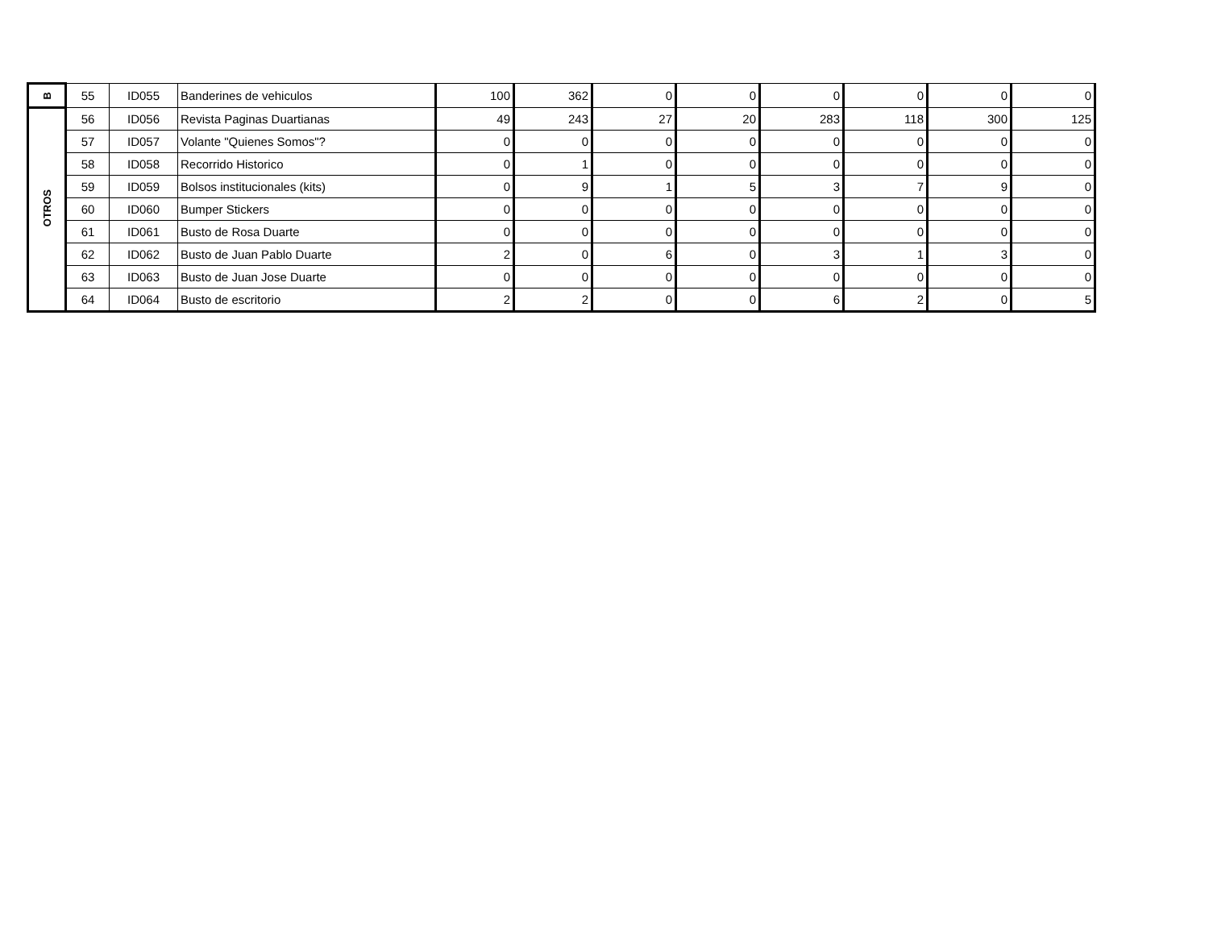| B | 55 | ID055 | Banderines de vehiculos | 100 | 362 | 0 | 0 | 0 | 0 | 0 | 0 |
| OTROS | 56 | ID056 | Revista Paginas Duartianas | 49 | 243 | 27 | 20 | 283 | 118 | 300 | 125 |
| | 57 | ID057 | Volante "Quienes Somos"? | 0 | 0 | 0 | 0 | 0 | 0 | 0 | 0 |
| | 58 | ID058 | Recorrido Historico | 0 | 1 | 0 | 0 | 0 | 0 | 0 | 0 |
| | 59 | ID059 | Bolsos institucionales (kits) | 0 | 9 | 1 | 5 | 3 | 7 | 9 | 0 |
| | 60 | ID060 | Bumper Stickers | 0 | 0 | 0 | 0 | 0 | 0 | 0 | 0 |
| | 61 | ID061 | Busto de Rosa Duarte | 0 | 0 | 0 | 0 | 0 | 0 | 0 | 0 |
| | 62 | ID062 | Busto de Juan Pablo Duarte | 2 | 0 | 6 | 0 | 3 | 1 | 3 | 0 |
| | 63 | ID063 | Busto de Juan Jose Duarte | 0 | 0 | 0 | 0 | 0 | 0 | 0 | 0 |
| | 64 | ID064 | Busto de escritorio | 2 | 2 | 0 | 0 | 6 | 2 | 0 | 5 |